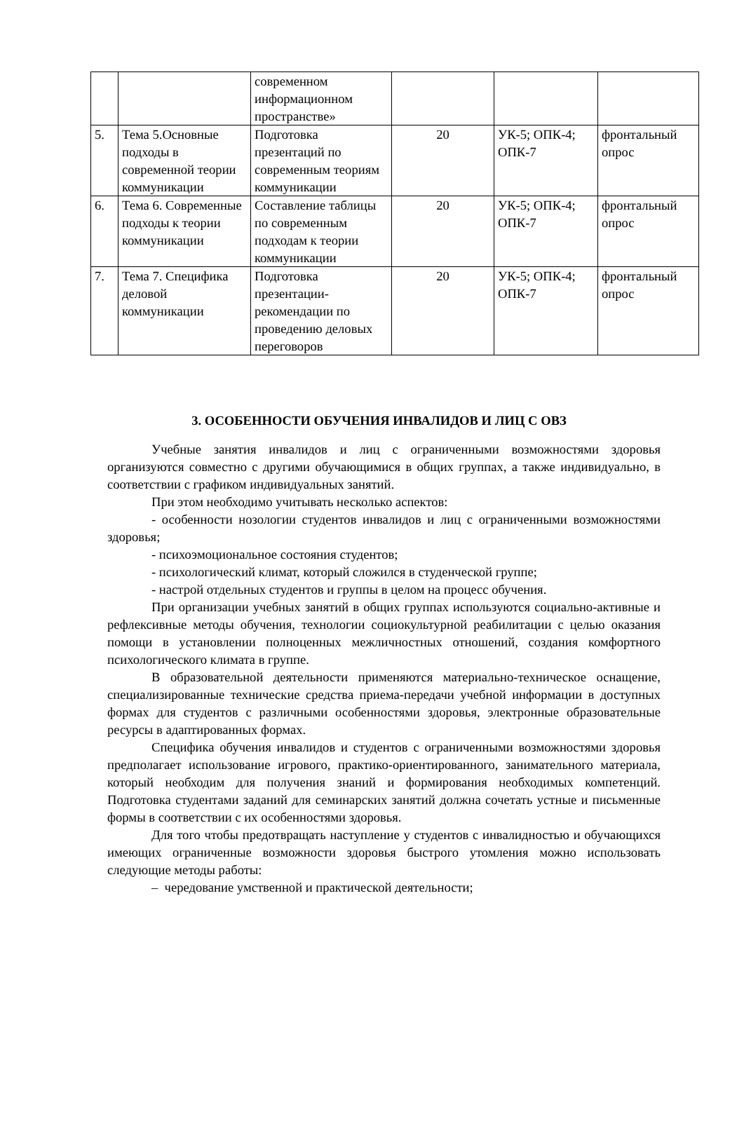| | | современном информационном пространстве» | | | |
| 5. | Тема 5.Основные подходы в современной теории коммуникации | Подготовка презентаций по современным теориям коммуникации | 20 | УК-5; ОПК-4; ОПК-7 | фронтальный опрос |
| 6. | Тема 6. Современные подходы к теории коммуникации | Составление таблицы по современным подходам к теории коммуникации | 20 | УК-5; ОПК-4; ОПК-7 | фронтальный опрос |
| 7. | Тема 7. Специфика деловой коммуникации | Подготовка презентации-рекомендации по проведению деловых переговоров | 20 | УК-5; ОПК-4; ОПК-7 | фронтальный опрос |
3. ОСОБЕННОСТИ ОБУЧЕНИЯ ИНВАЛИДОВ И ЛИЦ С ОВЗ
Учебные занятия инвалидов и лиц с ограниченными возможностями здоровья организуются совместно с другими обучающимися в общих группах, а также индивидуально, в соответствии с графиком индивидуальных занятий.
При этом необходимо учитывать несколько аспектов:
- особенности нозологии студентов инвалидов и лиц с ограниченными возможностями здоровья;
- психоэмоциональное состояния студентов;
- психологический климат, который сложился в студенческой группе;
- настрой отдельных студентов и группы в целом на процесс обучения.
При организации учебных занятий в общих группах используются социально-активные и рефлексивные методы обучения, технологии социокультурной реабилитации с целью оказания помощи в установлении полноценных межличностных отношений, создания комфортного психологического климата в группе.
В образовательной деятельности применяются материально-техническое оснащение, специализированные технические средства приема-передачи учебной информации в доступных формах для студентов с различными особенностями здоровья, электронные образовательные ресурсы в адаптированных формах.
Специфика обучения инвалидов и студентов с ограниченными возможностями здоровья предполагает использование игрового, практико-ориентированного, занимательного материала, который необходим для получения знаний и формирования необходимых компетенций. Подготовка студентами заданий для семинарских занятий должна сочетать устные и письменные формы в соответствии с их особенностями здоровья.
Для того чтобы предотвращать наступление у студентов с инвалидностью и обучающихся имеющих ограниченные возможности здоровья быстрого утомления можно использовать следующие методы работы:
– чередование умственной и практической деятельности;